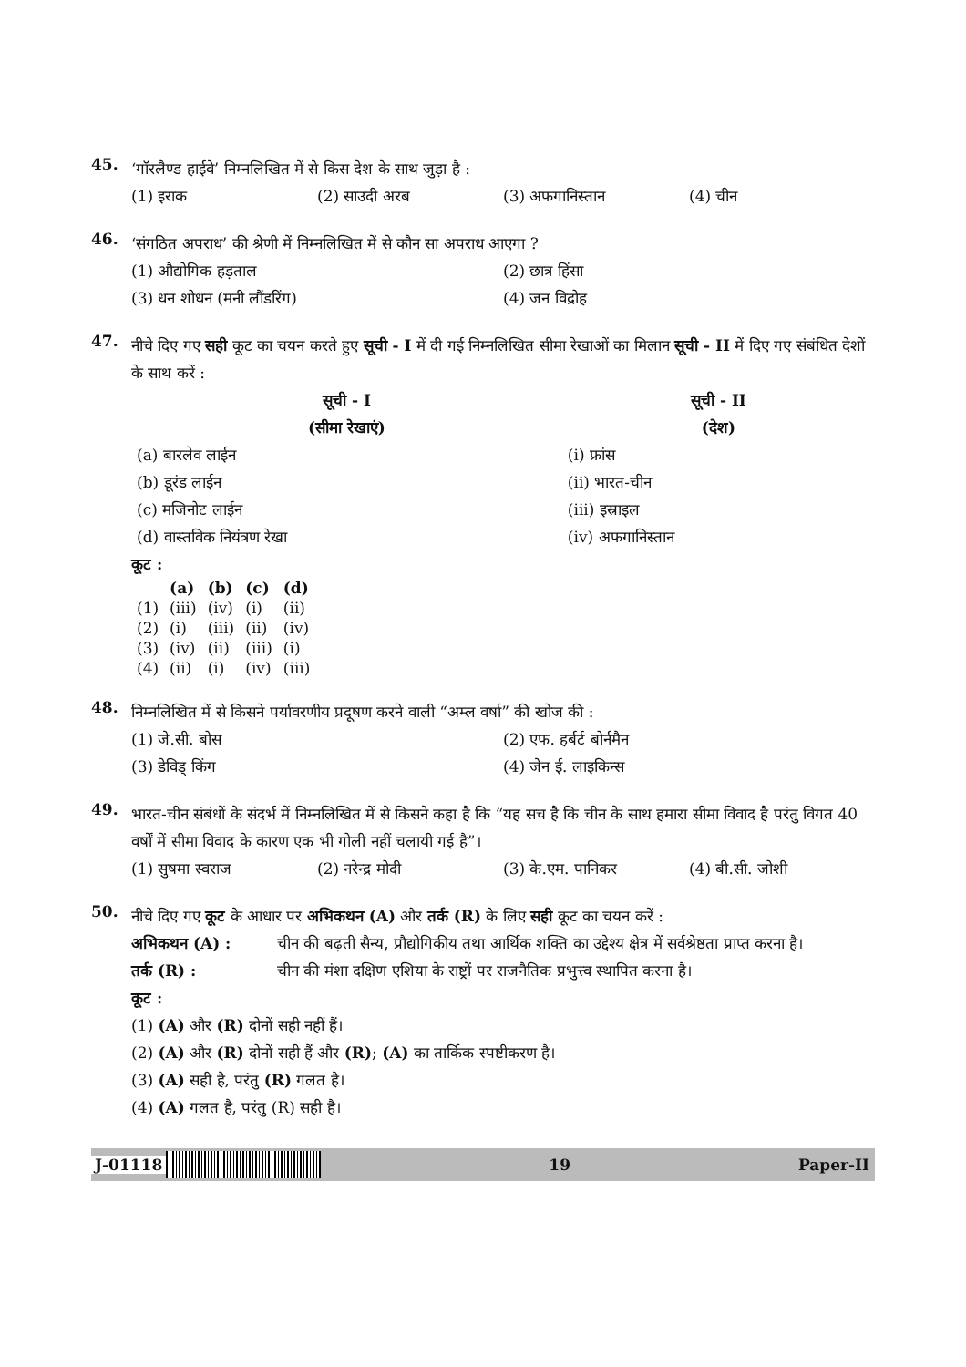45.
‘गॉरलैण्ड हाईवे’ निम्नलिखित में से किस देश के साथ जुड़ा है :
(1) इराक (2) साउदी अरब (3) अफगानिस्तान (4) चीन
46.
‘संगठित अपराध’ की श्रेणी में निम्नलिखित में से कौन सा अपराध आएगा ?
(1) औद्योगिक हड़ताल (2) छात्र हिंसा (3) धन शोधन (मनी लौंडरिंग) (4) जन विद्रोह
47.
नीचे दिए गए सही कूट का चयन करते हुए सूची - I में दी गई निम्नलिखित सीमा रेखाओं का मिलान सूची - II में दिए गए संबंधित देशों के साथ करें :
| सूची - I (सीमा रेखाएं) | सूची - II (देश) |
| --- | --- |
| (a) बारलेव लाईन | (i) फ्रांस |
| (b) डूरंड लाईन | (ii) भारत-चीन |
| (c) मजिनोट लाईन | (iii) इस्राइल |
| (d) वास्तविक नियंत्रण रेखा | (iv) अफगानिस्तान |
कूट :
| | (a) | (b) | (c) | (d) |
| --- | --- | --- | --- | --- |
| (1) | (iii) | (iv) | (i) | (ii) |
| (2) | (i) | (iii) | (ii) | (iv) |
| (3) | (iv) | (ii) | (iii) | (i) |
| (4) | (ii) | (i) | (iv) | (iii) |
48.
निम्नलिखित में से किसने पर्यावरणीय प्रदूषण करने वाली “अम्ल वर्षा” की खोज की :
(1) जे.सी. बोस (2) एफ. हर्बर्ट बोर्नमैन (3) डेविड् किंग (4) जेन ई. लाइकिन्स
49.
भारत-चीन संबंधों के संदर्भ में निम्नलिखित में से किसने कहा है कि “यह सच है कि चीन के साथ हमारा सीमा विवाद है परंतु विगत 40 वर्षों में सीमा विवाद के कारण एक भी गोली नहीं चलायी गई है”।
(1) सुषमा स्वराज (2) नरेन्द्र मोदी (3) के.एम. पानिकर (4) बी.सी. जोशी
50.
नीचे दिए गए कूट के आधार पर अभिकथन (A) और तर्क (R) के लिए सही कूट का चयन करें :
अभिकथन (A) : चीन की बढ़ती सैन्य, प्रौद्योगिकीय तथा आर्थिक शक्ति का उद्देश्य क्षेत्र में सर्वश्रेष्ठता प्राप्त करना है।
तर्क (R) : चीन की मंशा दक्षिण एशिया के राष्ट्रों पर राजनैतिक प्रभुत्त्व स्थापित करना है।
कूट :
(1) (A) और (R) दोनों सही नहीं हैं।
(2) (A) और (R) दोनों सही हैं और (R); (A) का तार्किक स्पष्टीकरण है।
(3) (A) सही है, परंतु (R) गलत है।
(4) (A) गलत है, परंतु (R) सही है।
J-01118 19 Paper-II